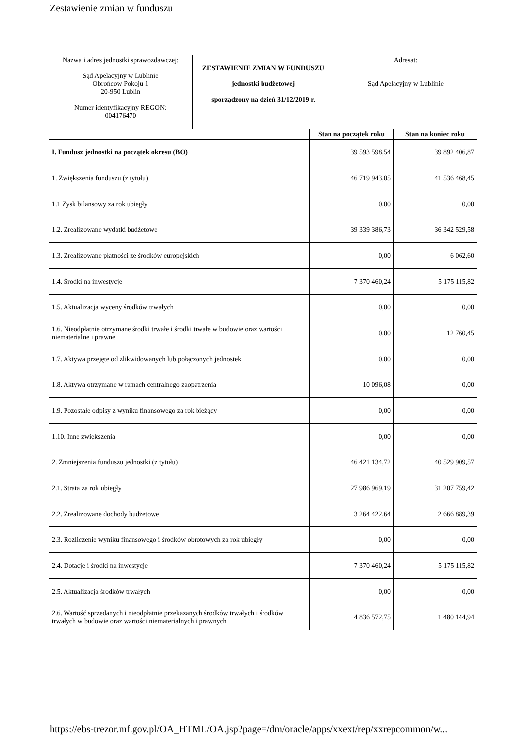Zestawienie zmian w funduszu
| Nazwa i adres jednostki sprawozdawczej: Sąd Apelacyjny w Lublinie Obrońcow Pokoju 1 20-950 Lublin Numer identyfikacyjny REGON: 004176470 | ZESTAWIENIE ZMIAN W FUNDUSZU jednostki budżetowej sporządzony na dzień 31/12/2019 r. | Adresat: Sąd Apelacyjny w Lublinie |
| | Stan na początek roku | Stan na koniec roku |
| --- | --- | --- |
| I. Fundusz jednostki na początek okresu (BO) | 39 593 598,54 | 39 892 406,87 |
| 1. Zwiększenia funduszu (z tytułu) | 46 719 943,05 | 41 536 468,45 |
| 1.1 Zysk bilansowy za rok ubiegły | 0,00 | 0,00 |
| 1.2. Zrealizowane wydatki budżetowe | 39 339 386,73 | 36 342 529,58 |
| 1.3. Zrealizowane płatności ze środków europejskich | 0,00 | 6 062,60 |
| 1.4. Środki na inwestycje | 7 370 460,24 | 5 175 115,82 |
| 1.5. Aktualizacja wyceny środków trwałych | 0,00 | 0,00 |
| 1.6. Nieodpłatnie otrzymane środki trwałe i środki trwałe w budowie oraz wartości niematerialne i prawne | 0,00 | 12 760,45 |
| 1.7. Aktywa przejęte od zlikwidowanych lub połączonych jednostek | 0,00 | 0,00 |
| 1.8. Aktywa otrzymane w ramach centralnego zaopatrzenia | 10 096,08 | 0,00 |
| 1.9. Pozostałe odpisy z wyniku finansowego za rok bieżący | 0,00 | 0,00 |
| 1.10. Inne zwiększenia | 0,00 | 0,00 |
| 2. Zmniejszenia funduszu jednostki (z tytułu) | 46 421 134,72 | 40 529 909,57 |
| 2.1. Strata za rok ubiegły | 27 986 969,19 | 31 207 759,42 |
| 2.2. Zrealizowane dochody budżetowe | 3 264 422,64 | 2 666 889,39 |
| 2.3. Rozliczenie wyniku finansowego i środków obrotowych za rok ubiegły | 0,00 | 0,00 |
| 2.4. Dotacje i środki na inwestycje | 7 370 460,24 | 5 175 115,82 |
| 2.5. Aktualizacja środków trwałych | 0,00 | 0,00 |
| 2.6. Wartość sprzedanych i nieodpłatnie przekazanych środków trwałych i środków trwałych w budowie oraz wartości niematerialnych i prawnych | 4 836 572,75 | 1 480 144,94 |
https://ebs-trezor.mf.gov.pl/OA_HTML/OA.jsp?page=/dm/oracle/apps/xxext/rep/xxrepcommon/w...